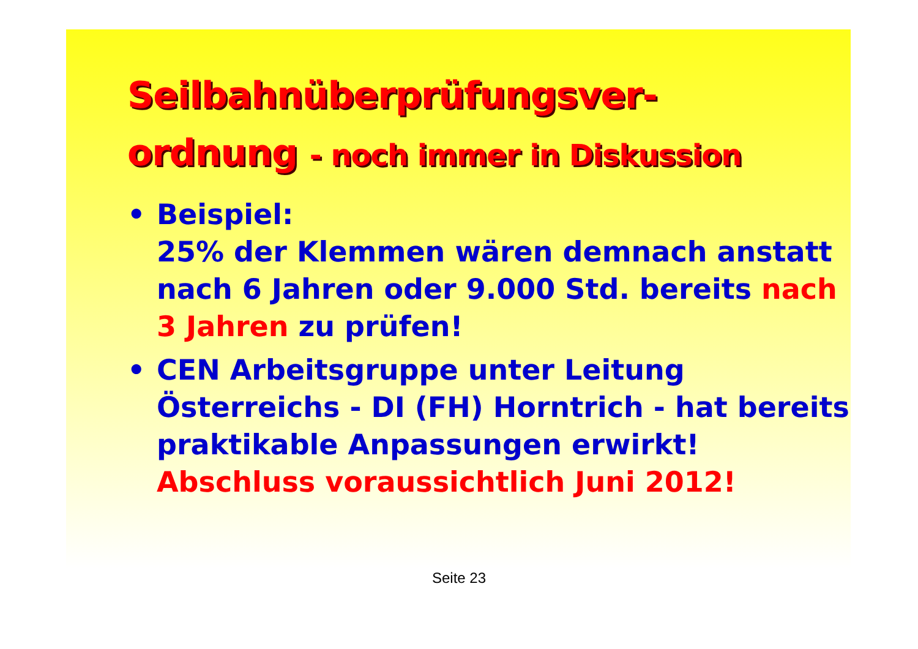Seilbahnüberprüfungsver-
ordnung - noch immer in Diskussion
• Beispiel:
25% der Klemmen wären demnach anstatt nach 6 Jahren oder 9.000 Std. bereits nach 3 Jahren zu prüfen!
• CEN Arbeitsgruppe unter Leitung Österreichs - DI (FH) Horntrich - hat bereits praktikable Anpassungen erwirkt!
Abschluss voraussichtlich Juni 2012!
Seite 23